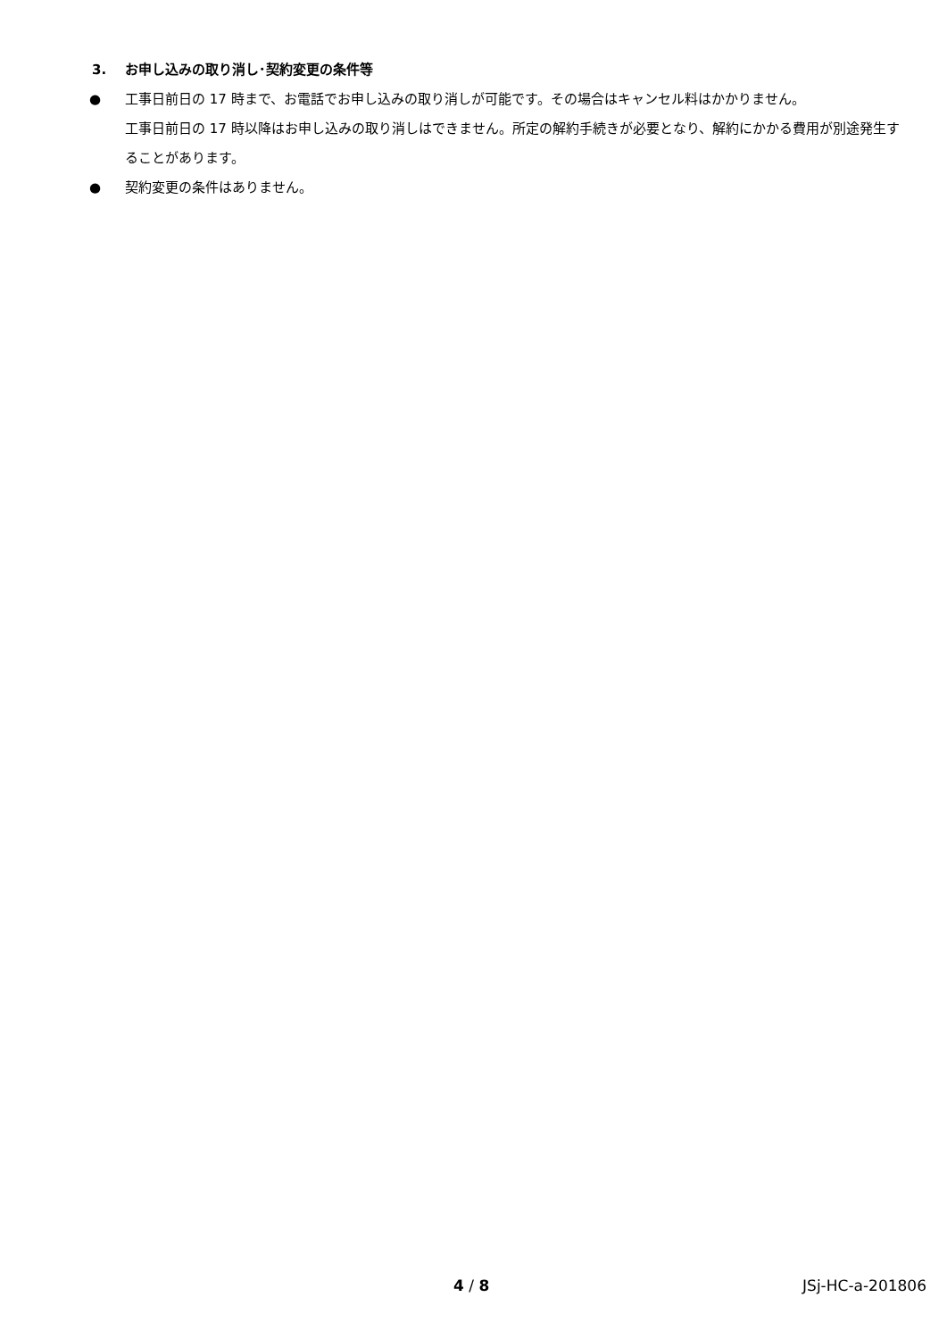3. お申し込みの取り消し･契約変更の条件等
● 工事日前日の 17 時まで、お電話でお申し込みの取り消しが可能です。その場合はキャンセル料はかかりません。
工事日前日の 17 時以降はお申し込みの取り消しはできません。所定の解約手続きが必要となり、解約にかかる費用が別途発生することがあります。
● 契約変更の条件はありません。
4 / 8 JSj-HC-a-201806